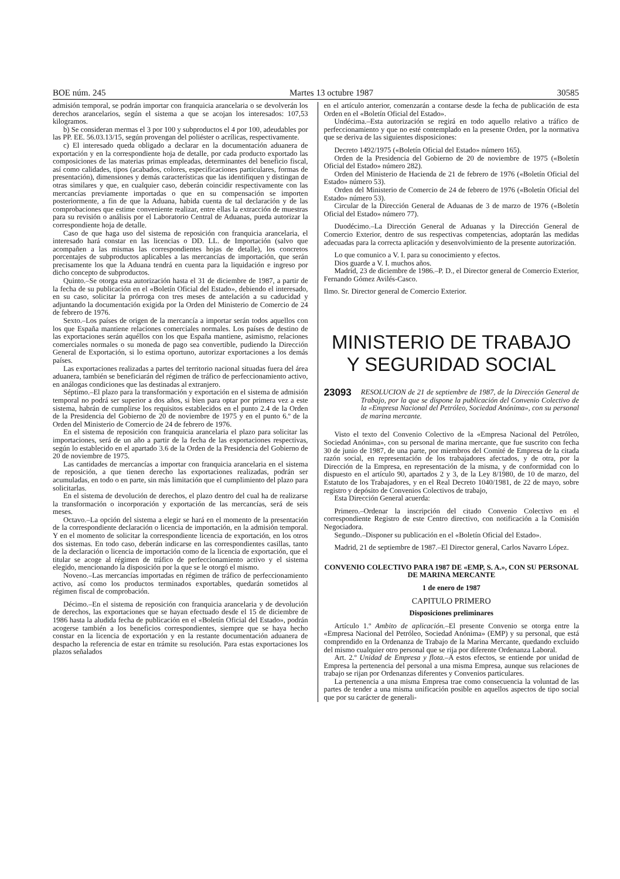BOE núm. 245 Martes 13 octubre 1987 30585
admisión temporal, se podrán importar con franquicia arancelaria o se devolverán los derechos arancelarios, según el sistema a que se acojan los interesados: 107,53 kilogramos.
b) Se consideran mermas el 3 por 100 y subproductos el 4 por 100, adeudables por las PP. EE. 56.03.13/15, según provengan del poliéster o acrílicas, respectivamente.
c) El interesado queda obligado a declarar en la documentación aduanera de exportación y en la correspondiente hoja de detalle, por cada producto exportado las composiciones de las materias primas empleadas, determinantes del beneficio fiscal, así como calidades, tipos (acabados, colores, especificaciones particulares, formas de presentación), dimensiones y demás características que las identifiquen y distingan de otras similares y que, en cualquier caso, deberán coincidir respectivamente con las mercancías previamente importadas o que en su compensación se importen posteriormente, a fin de que la Aduana, habida cuenta de tal declaración y de las comprobaciones que estime conveniente realizar, entre ellas la extracción de muestras para su revisión o análisis por el Laboratorio Central de Aduanas, pueda autorizar la correspondiente hoja de detalle.
Caso de que haga uso del sistema de reposición con franquicia arancelaria, el interesado hará constar en las licencias o DD. LL. de Importación (salvo que acompañen a las mismas las correspondientes hojas de detalle), los concretos porcentajes de subproductos aplicables a las mercancías de importación, que serán precisamente los que la Aduana tendrá en cuenta para la liquidación e ingreso por dicho concepto de subproductos.
Quinto.–Se otorga esta autorización hasta el 31 de diciembre de 1987, a partir de la fecha de su publicación en el «Boletín Oficial del Estado», debiendo el interesado, en su caso, solicitar la prórroga con tres meses de antelación a su caducidad y adjuntando la documentación exigida por la Orden del Ministerio de Comercio de 24 de febrero de 1976.
Sexto.–Los países de origen de la mercancía a importar serán todos aquellos con los que España mantiene relaciones comerciales normales. Los países de destino de las exportaciones serán aquéllos con los que España mantiene, asimismo, relaciones comerciales normales o su moneda de pago sea convertible, pudiendo la Dirección General de Exportación, si lo estima oportuno, autorizar exportaciones a los demás países.
Las exportaciones realizadas a partes del territorio nacional situadas fuera del área aduanera, también se beneficiarán del régimen de tráfico de perfeccionamiento activo, en análogas condiciones que las destinadas al extranjero.
Séptimo.–El plazo para la transformación y exportación en el sistema de admisión temporal no podrá ser superior a dos años, si bien para optar por primera vez a este sistema, habrán de cumplirse los requisitos establecidos en el punto 2.4 de la Orden de la Presidencia del Gobierno de 20 de noviembre de 1975 y en el punto 6.º de la Orden del Ministerio de Comercio de 24 de febrero de 1976.
En el sistema de reposición con franquicia arancelaria el plazo para solicitar las importaciones, será de un año a partir de la fecha de las exportaciones respectivas, según lo establecido en el apartado 3.6 de la Orden de la Presidencia del Gobierno de 20 de noviembre de 1975.
Las cantidades de mercancías a importar con franquicia arancelaria en el sistema de reposición, a que tienen derecho las exportaciones realizadas, podrán ser acumuladas, en todo o en parte, sin más limitación que el cumplimiento del plazo para solicitarlas.
En el sistema de devolución de derechos, el plazo dentro del cual ha de realizarse la transformación o incorporación y exportación de las mercancías, será de seis meses.
Octavo.–La opción del sistema a elegir se hará en el momento de la presentación de la correspondiente declaración o licencia de importación, en la admisión temporal. Y en el momento de solicitar la correspondiente licencia de exportación, en los otros dos sistemas. En todo caso, deberán indicarse en las correspondientes casillas, tanto de la declaración o licencia de importación como de la licencia de exportación, que el titular se acoge al régimen de tráfico de perfeccionamiento activo y el sistema elegido, mencionando la disposición por la que se le otorgó el mismo.
Noveno.–Las mercancías importadas en régimen de tráfico de perfeccionamiento activo, así como los productos terminados exportables, quedarán sometidos al régimen fiscal de comprobación.
Décimo.–En el sistema de reposición con franquicia arancelaria y de devolución de derechos, las exportaciones que se hayan efectuado desde el 15 de diciembre de 1986 hasta la aludida fecha de publicación en el «Boletín Oficial del Estado», podrán acogerse también a los beneficios correspondientes, siempre que se haya hecho constar en la licencia de exportación y en la restante documentación aduanera de despacho la referencia de estar en trámite su resolución. Para estas exportaciones los plazos señalados
en el artículo anterior, comenzarán a contarse desde la fecha de publicación de esta Orden en el «Boletín Oficial del Estado».
Undécima.–Esta autorización se regirá en todo aquello relativo a tráfico de perfeccionamiento y que no esté contemplado en la presente Orden, por la normativa que se deriva de las siguientes disposiciones:
Decreto 1492/1975 («Boletín Oficial del Estado» número 165).
Orden de la Presidencia del Gobierno de 20 de noviembre de 1975 («Boletín Oficial del Estado» número 282).
Orden del Ministerio de Hacienda de 21 de febrero de 1976 («Boletín Oficial del Estado» número 53).
Orden del Ministerio de Comercio de 24 de febrero de 1976 («Boletín Oficial del Estado» número 53).
Circular de la Dirección General de Aduanas de 3 de marzo de 1976 («Boletín Oficial del Estado» número 77).
Duodécimo.–La Dirección General de Aduanas y la Dirección General de Comercio Exterior, dentro de sus respectivas competencias, adoptarán las medidas adecuadas para la correcta aplicación y desenvolvimiento de la presente autorización.
Lo que comunico a V. I. para su conocimiento y efectos.
Dios guarde a V. I. muchos años.
Madrid, 23 de diciembre de 1986.–P. D., el Director general de Comercio Exterior, Fernando Gómez Avilés-Casco.
Ilmo. Sr. Director general de Comercio Exterior.
MINISTERIO DE TRABAJO
Y SEGURIDAD SOCIAL
23093 RESOLUCION de 21 de septiembre de 1987, de la Dirección General de Trabajo, por la que se dispone la publicación del Convenio Colectivo de la «Empresa Nacional del Petróleo, Sociedad Anónima», con su personal de marina mercante.
Visto el texto del Convenio Colectivo de la «Empresa Nacional del Petróleo, Sociedad Anónima», con su personal de marina mercante, que fue suscrito con fecha 30 de junio de 1987, de una parte, por miembros del Comité de Empresa de la citada razón social, en representación de los trabajadores afectados, y de otra, por la Dirección de la Empresa, en representación de la misma, y de conformidad con lo dispuesto en el artículo 90, apartados 2 y 3, de la Ley 8/1980, de 10 de marzo, del Estatuto de los Trabajadores, y en el Real Decreto 1040/1981, de 22 de mayo, sobre registro y depósito de Convenios Colectivos de trabajo,
Esta Dirección General acuerda:
Primero.–Ordenar la inscripción del citado Convenio Colectivo en el correspondiente Registro de este Centro directivo, con notificación a la Comisión Negociadora.
Segundo.–Disponer su publicación en el «Boletín Oficial del Estado».
Madrid, 21 de septiembre de 1987.–El Director general, Carlos Navarro López.
CONVENIO COLECTIVO PARA 1987 DE «EMP, S. A.», CON SU PERSONAL DE MARINA MERCANTE
1 de enero de 1987
CAPITULO PRIMERO
Disposiciones preliminares
Artículo 1.º Ambito de aplicación.–El presente Convenio se otorga entre la «Empresa Nacional del Petróleo, Sociedad Anónima» (EMP) y su personal, que está comprendido en la Ordenanza de Trabajo de la Marina Mercante, quedando excluido del mismo cualquier otro personal que se rija por diferente Ordenanza Laboral.
Art. 2.º Unidad de Empresa y flota.–A estos efectos, se entiende por unidad de Empresa la pertenencia del personal a una misma Empresa, aunque sus relaciones de trabajo se rijan por Ordenanzas diferentes y Convenios particulares.
La pertenencia a una misma Empresa trae como consecuencia la voluntad de las partes de tender a una misma unificación posible en aquellos aspectos de tipo social que por su carácter de generali-